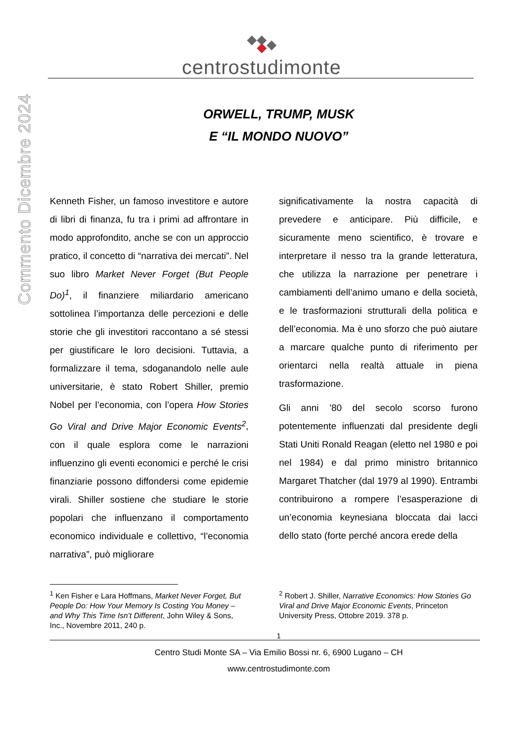Commento Dicembre 2024
centrostudimonte
ORWELL, TRUMP, MUSK
E “IL MONDO NUOVO”
Kenneth Fisher, un famoso investitore e autore di libri di finanza, fu tra i primi ad affrontare in modo approfondito, anche se con un approccio pratico, il concetto di “narrativa dei mercati”. Nel suo libro Market Never Forget (But People Do)<sup>1</sup>, il finanziere miliardario americano sottolinea l’importanza delle percezioni e delle storie che gli investitori raccontano a sé stessi per giustificare le loro decisioni. Tuttavia, a formalizzare il tema, sdoganandolo nelle aule universitarie, è stato Robert Shiller, premio Nobel per l’economia, con l’opera How Stories Go Viral and Drive Major Economic Events<sup>2</sup>, con il quale esplora come le narrazioni influenzino gli eventi economici e perché le crisi finanziarie possono diffondersi come epidemie virali. Shiller sostiene che studiare le storie popolari che influenzano il comportamento economico individuale e collettivo, “l’economia narrativa”, può migliorare
significativamente la nostra capacità di prevedere e anticipare. Più difficile, e sicuramente meno scientifico, è trovare e interpretare il nesso tra la grande letteratura, che utilizza la narrazione per penetrare i cambiamenti dell’animo umano e della società, e le trasformazioni strutturali della politica e dell’economia. Ma è uno sforzo che può aiutare a marcare qualche punto di riferimento per orientarci nella realtà attuale in piena trasformazione.
Gli anni ’80 del secolo scorso furono potentemente influenzati dal presidente degli Stati Uniti Ronald Reagan (eletto nel 1980 e poi nel 1984) e dal primo ministro britannico Margaret Thatcher (dal 1979 al 1990). Entrambi contribuirono a rompere l’esasperazione di un’economia keynesiana bloccata dai lacci dello stato (forte perché ancora erede della
<sup>1</sup> Ken Fisher e Lara Hoffmans, Market Never Forget, But People Do: How Your Memory Is Costing You Money – and Why This Time Isn’t Different, John Wiley & Sons, Inc., Novembre 2011, 240 p.
<sup>2</sup> Robert J. Shiller, Narrative Economics: How Stories Go Viral and Drive Major Economic Events, Princeton University Press, Ottobre 2019. 378 p.
1
Centro Studi Monte SA – Via Emilio Bossi nr. 6, 6900 Lugano – CH
www.centrostudimonte.com